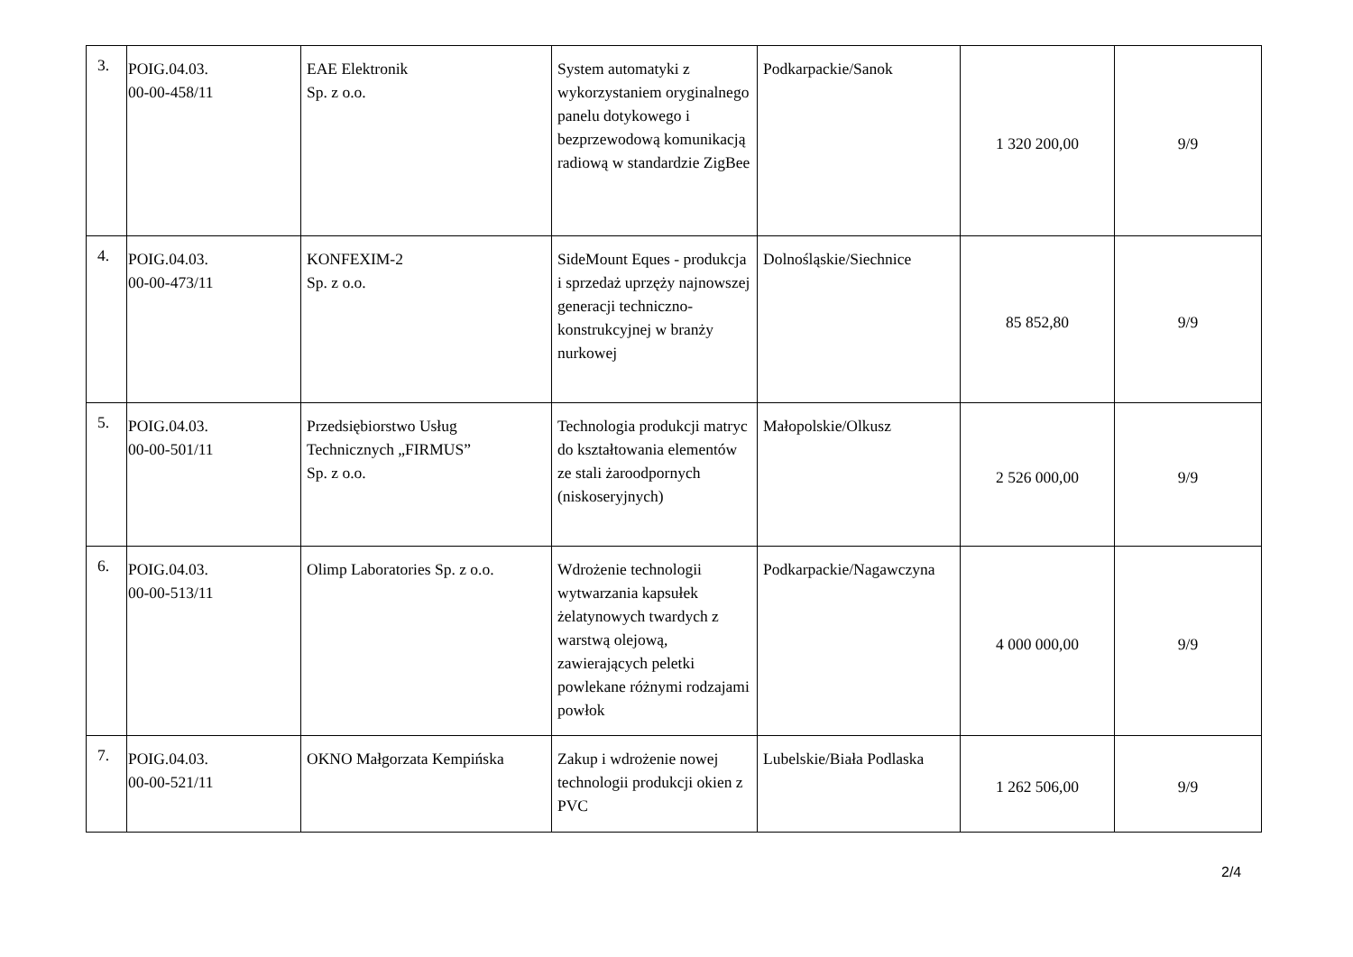| 3. | POIG.04.03. 00-00-458/11 | EAE Elektronik Sp. z o.o. | System automatyki z wykorzystaniem oryginalnego panelu dotykowego i bezprzewodową komunikacją radiową w standardzie ZigBee | Podkarpackie/Sanok | 1 320 200,00 | 9/9 |
| 4. | POIG.04.03. 00-00-473/11 | KONFEXIM-2 Sp. z o.o. | SideMount Eques - produkcja i sprzedaż uprzęży najnowszej generacji techniczno-konstrukcyjnej w branży nurkowej | Dolnośląskie/Siechnice | 85 852,80 | 9/9 |
| 5. | POIG.04.03. 00-00-501/11 | Przedsiębiorstwo Usług Technicznych „FIRMUS” Sp. z o.o. | Technologia produkcji matryc do kształtowania elementów ze stali żaroodpornych (niskoseryjnych) | Małopolskie/Olkusz | 2 526 000,00 | 9/9 |
| 6. | POIG.04.03. 00-00-513/11 | Olimp Laboratories Sp. z o.o. | Wdrożenie technologii wytwarzania kapsułek żelatynowych twardych z warstwą olejową, zawierających peletki powlekane różnymi rodzajami powłok | Podkarpackie/Nagawczyna | 4 000 000,00 | 9/9 |
| 7. | POIG.04.03. 00-00-521/11 | OKNO Małgorzata Kempińska | Zakup i wdrożenie nowej technologii produkcji okien z PVC | Lubelskie/Biała Podlaska | 1 262 506,00 | 9/9 |
2/4